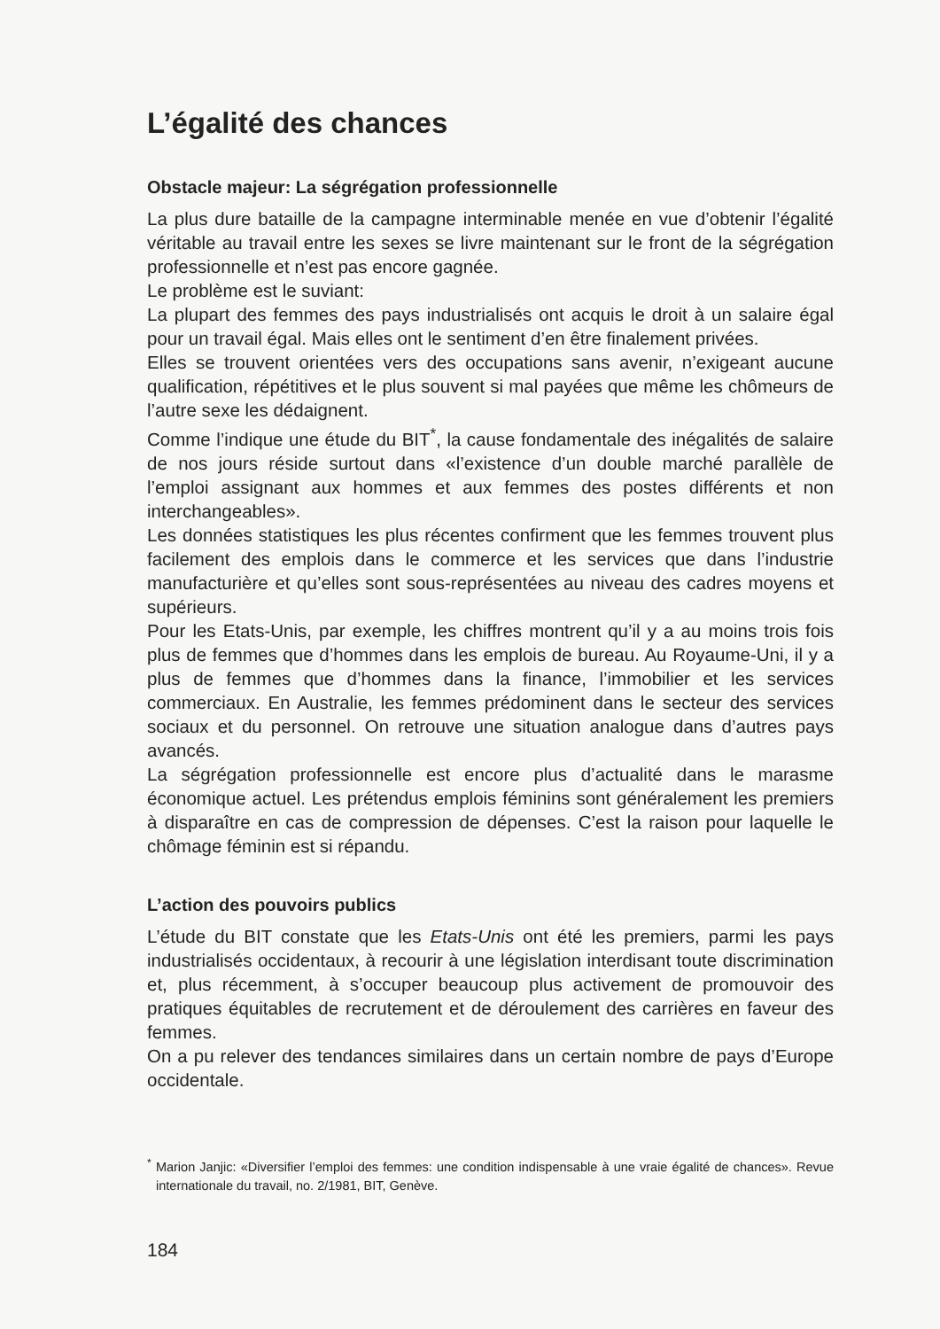L’égalité des chances
Obstacle majeur: La ségrégation professionnelle
La plus dure bataille de la campagne interminable menée en vue d’obtenir l’égalité véritable au travail entre les sexes se livre maintenant sur le front de la ségrégation professionnelle et n’est pas encore gagnée.
Le problème est le suviant:
La plupart des femmes des pays industrialisés ont acquis le droit à un salaire égal pour un travail égal. Mais elles ont le sentiment d’en être finalement privées.
Elles se trouvent orientées vers des occupations sans avenir, n’exigeant aucune qualification, répétitives et le plus souvent si mal payées que même les chômeurs de l’autre sexe les dédaignent.
Comme l’indique une étude du BIT<sup>*</sup>, la cause fondamentale des inégalités de salaire de nos jours réside surtout dans «l’existence d’un double marché parallèle de l’emploi assignant aux hommes et aux femmes des postes différents et non interchangeables».
Les données statistiques les plus récentes confirment que les femmes trouvent plus facilement des emplois dans le commerce et les services que dans l’industrie manufacturière et qu’elles sont sous-représentées au niveau des cadres moyens et supérieurs.
Pour les Etats-Unis, par exemple, les chiffres montrent qu’il y a au moins trois fois plus de femmes que d’hommes dans les emplois de bureau. Au Royaume-Uni, il y a plus de femmes que d’hommes dans la finance, l’immobilier et les services commerciaux. En Australie, les femmes prédominent dans le secteur des services sociaux et du personnel. On retrouve une situation analogue dans d’autres pays avancés.
La ségrégation professionnelle est encore plus d’actualité dans le marasme économique actuel. Les prétendus emplois féminins sont généralement les premiers à disparaître en cas de compression de dépenses. C’est la raison pour laquelle le chômage féminin est si répandu.
L’action des pouvoirs publics
L’étude du BIT constate que les Etats-Unis ont été les premiers, parmi les pays industrialisés occidentaux, à recourir à une législation interdisant toute discrimination et, plus récemment, à s’occuper beaucoup plus activement de promouvoir des pratiques équitables de recrutement et de déroulement des carrières en faveur des femmes.
On a pu relever des tendances similaires dans un certain nombre de pays d’Europe occidentale.
<sup>*</sup> Marion Janjic: «Diversifier l’emploi des femmes: une condition indispensable à une vraie égalité de chances». Revue internationale du travail, no. 2/1981, BIT, Genève.
184